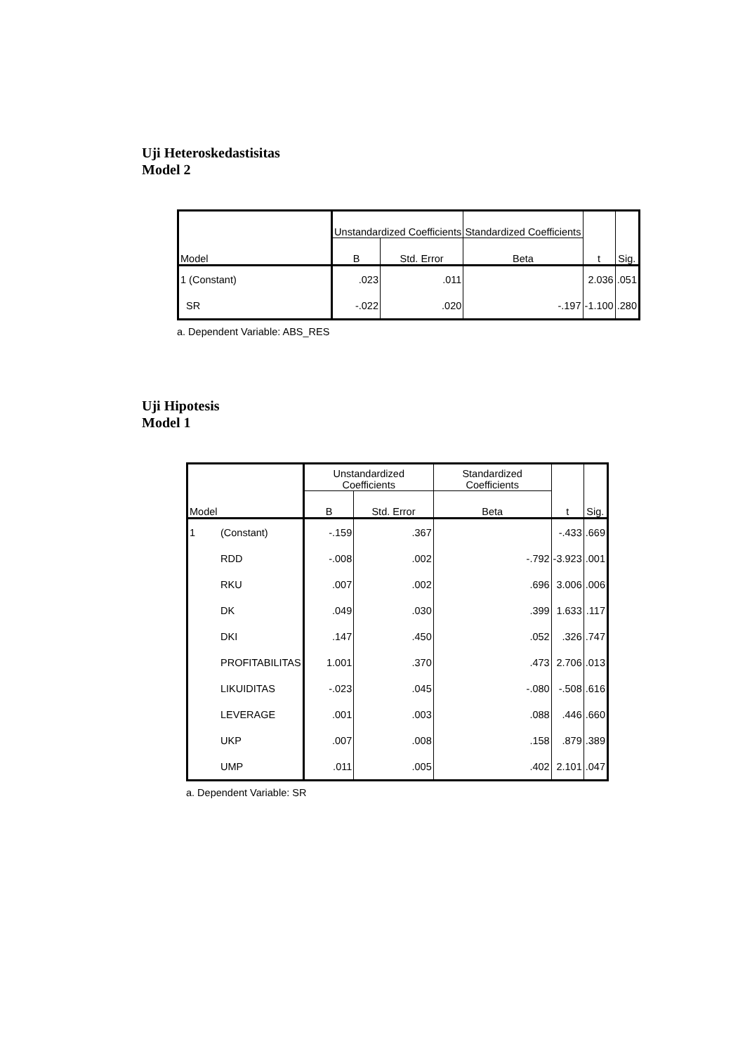Uji Heteroskedastisitas
Model 2
| Model | Unstandardized Coefficients | | Standardized Coefficients | t | Sig. |
| --- | --- | --- | --- | --- | --- |
| | B | Std. Error | Beta | | |
| 1 (Constant) | .023 | .011 | | 2.036 | .051 |
| SR | -.022 | .020 | -.197 | -1.100 | .280 |
a. Dependent Variable: ABS_RES
Uji Hipotesis
Model 1
| Model | | Unstandardized Coefficients | | Standardized Coefficients | t | Sig. |
| --- | --- | --- | --- | --- | --- | --- |
| | | B | Std. Error | Beta | | |
| 1 | (Constant) | -.159 | .367 | | -.433 | .669 |
| | RDD | -.008 | .002 | -.792 | -3.923 | .001 |
| | RKU | .007 | .002 | .696 | 3.006 | .006 |
| | DK | .049 | .030 | .399 | 1.633 | .117 |
| | DKI | .147 | .450 | .052 | .326 | .747 |
| | PROFITABILITAS | 1.001 | .370 | .473 | 2.706 | .013 |
| | LIKUIDITAS | -.023 | .045 | -.080 | -.508 | .616 |
| | LEVERAGE | .001 | .003 | .088 | .446 | .660 |
| | UKP | .007 | .008 | .158 | .879 | .389 |
| | UMP | .011 | .005 | .402 | 2.101 | .047 |
a. Dependent Variable: SR